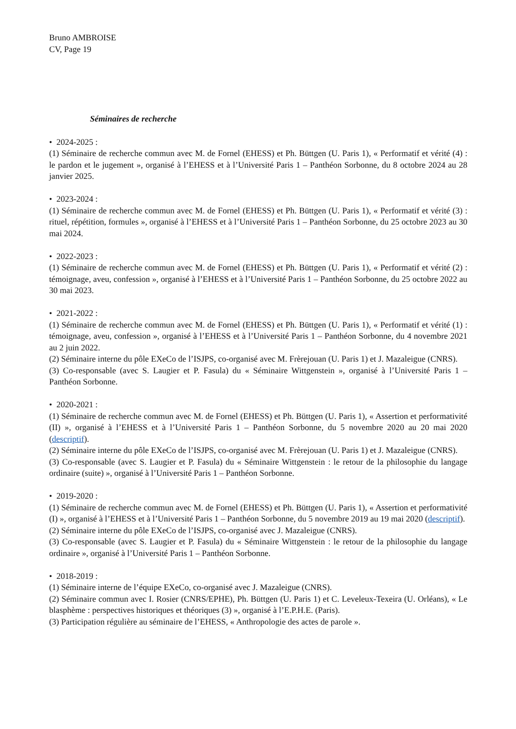Bruno AMBROISE
CV, Page 19
Séminaires de recherche
• 2024-2025 :
(1) Séminaire de recherche commun avec M. de Fornel (EHESS) et Ph. Büttgen (U. Paris 1), « Performatif et vérité (4) : le pardon et le jugement », organisé à l’EHESS et à l’Université Paris 1 – Panthéon Sorbonne, du 8 octobre 2024 au 28 janvier 2025.
• 2023-2024 :
(1) Séminaire de recherche commun avec M. de Fornel (EHESS) et Ph. Büttgen (U. Paris 1), « Performatif et vérité (3) : rituel, répétition, formules », organisé à l’EHESS et à l’Université Paris 1 – Panthéon Sorbonne, du 25 octobre 2023 au 30 mai 2024.
• 2022-2023 :
(1) Séminaire de recherche commun avec M. de Fornel (EHESS) et Ph. Büttgen (U. Paris 1), « Performatif et vérité (2) : témoignage, aveu, confession », organisé à l’EHESS et à l’Université Paris 1 – Panthéon Sorbonne, du 25 octobre 2022 au 30 mai 2023.
• 2021-2022 :
(1) Séminaire de recherche commun avec M. de Fornel (EHESS) et Ph. Büttgen (U. Paris 1), « Performatif et vérité (1) : témoignage, aveu, confession », organisé à l’EHESS et à l’Université Paris 1 – Panthéon Sorbonne, du 4 novembre 2021 au 2 juin 2022.
(2) Séminaire interne du pôle EXeCo de l’ISJPS, co-organisé avec M. Frèrejouan (U. Paris 1) et J. Mazaleigue (CNRS).
(3) Co-responsable (avec S. Laugier et P. Fasula) du « Séminaire Wittgenstein », organisé à l’Université Paris 1 – Panthéon Sorbonne.
• 2020-2021 :
(1) Séminaire de recherche commun avec M. de Fornel (EHESS) et Ph. Büttgen (U. Paris 1), « Assertion et performativité (II) », organisé à l’EHESS et à l’Université Paris 1 – Panthéon Sorbonne, du 5 novembre 2020 au 20 mai 2020 (descriptif).
(2) Séminaire interne du pôle EXeCo de l’ISJPS, co-organisé avec M. Frèrejouan (U. Paris 1) et J. Mazaleigue (CNRS).
(3) Co-responsable (avec S. Laugier et P. Fasula) du « Séminaire Wittgenstein : le retour de la philosophie du langage ordinaire (suite) », organisé à l’Université Paris 1 – Panthéon Sorbonne.
• 2019-2020 :
(1) Séminaire de recherche commun avec M. de Fornel (EHESS) et Ph. Büttgen (U. Paris 1), « Assertion et performativité (I) », organisé à l’EHESS et à l’Université Paris 1 – Panthéon Sorbonne, du 5 novembre 2019 au 19 mai 2020 (descriptif).
(2) Séminaire interne du pôle EXeCo de l’ISJPS, co-organisé avec J. Mazaleigue (CNRS).
(3) Co-responsable (avec S. Laugier et P. Fasula) du « Séminaire Wittgenstein : le retour de la philosophie du langage ordinaire », organisé à l’Université Paris 1 – Panthéon Sorbonne.
• 2018-2019 :
(1) Séminaire interne de l’équipe EXeCo, co-organisé avec J. Mazaleigue (CNRS).
(2) Séminaire commun avec I. Rosier (CNRS/EPHE), Ph. Büttgen (U. Paris 1) et C. Leveleux-Texeira (U. Orléans), « Le blasphème : perspectives historiques et théoriques (3) », organisé à l’E.P.H.E. (Paris).
(3) Participation régulière au séminaire de l’EHESS, « Anthropologie des actes de parole ».